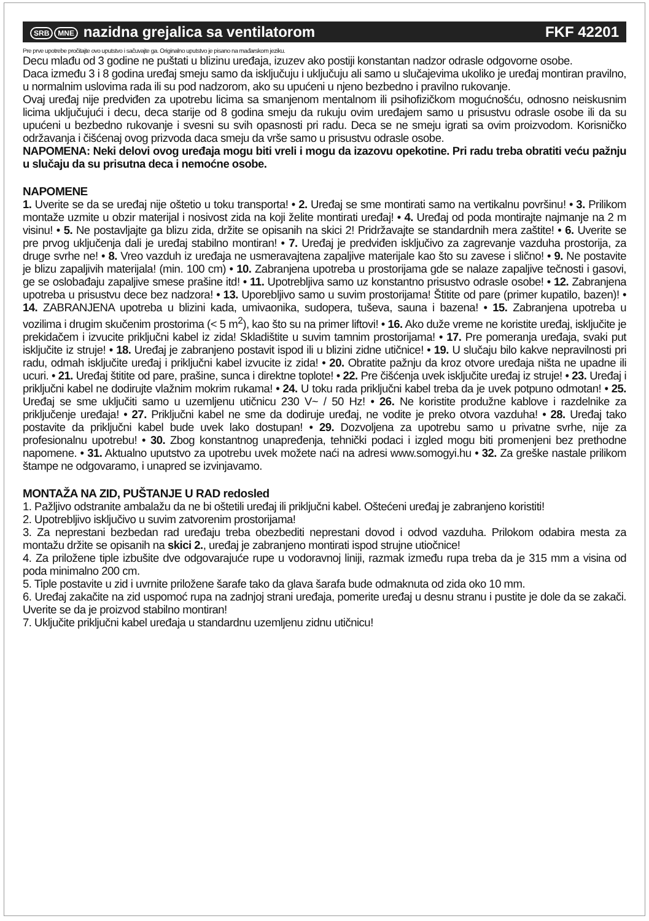SRB MNE nazidna grejalica sa ventilatorom FKF 42201
Pre prve upotrebe pročitajte ovo uputstvo i sačuvajte ga. Originalno uputstvo je pisano na mađarskom jeziku.
Decu mlađu od 3 godine ne puštati u blizinu uređaja, izuzev ako postiji konstantan nadzor odrasle odgovorne osobe.
Daca između 3 i 8 godina uređaj smeju samo da isključuju i uključuju ali samo u slučajevima ukoliko je uređaj montiran pravilno, u normalnim uslovima rada ili su pod nadzorom, ako su upućeni u njeno bezbedno i pravilno rukovanje.
Ovaj uređaj nije predviđen za upotrebu licima sa smanjenom mentalnom ili psihofizičkom mogućnošću, odnosno neiskusnim licima uključujući i decu, deca starije od 8 godina smeju da rukuju ovim uređajem samo u prisustvu odrasle osobe ili da su upućeni u bezbedno rukovanje i svesni su svih opasnosti pri radu. Deca se ne smeju igrati sa ovim proizvodom. Korisničko održavanja i čišćenaj ovog prizvoda daca smeju da vrše samo u prisustvu odrasle osobe.
NAPOMENA: Neki delovi ovog uređaja mogu biti vreli i mogu da izazovu opekotine. Pri radu treba obratiti veću pažnju u slučaju da su prisutna deca i nemoćne osobe.
NAPOMENE
1. Uverite se da se uređaj nije oštetio u toku transporta! • 2. Uređaj se sme montirati samo na vertikalnu površinu! • 3. Prilikom montaže uzmite u obzir materijal i nosivost zida na koji želite montirati uređaj! • 4. Uređaj od poda montirajte najmanje na 2 m visinu! • 5. Ne postavljajte ga blizu zida, držite se opisanih na skici 2! Pridržavajte se standardnih mera zaštite! • 6. Uverite se pre prvog uključenja dali je uređaj stabilno montiran! • 7. Uređaj je predviđen isključivo za zagrevanje vazduha prostorija, za druge svrhe ne! • 8. Vreo vazduh iz uređaja ne usmeravajtena zapaljive materijale kao što su zavese i slično! • 9. Ne postavite je blizu zapaljivih materijala! (min. 100 cm) • 10. Zabranjena upotreba u prostorijama gde se nalaze zapaljive tečnosti i gasovi, ge se oslobađaju zapaljive smese prašine itd! • 11. Upotrebljiva samo uz konstantno prisustvo odrasle osobe! • 12. Zabranjena upotreba u prisustvu dece bez nadzora! • 13. Uporebljivo samo u suvim prostorijama! Štitite od pare (primer kupatilo, bazen)! • 14. ZABRANJENA upotreba u blizini kada, umivaonika, sudopera, tuševa, sauna i bazena! • 15. Zabranjena upotreba u vozilima i drugim skučenim prostorima (< 5 m<sup>2</sup>), kao što su na primer liftovi! • 16. Ako duže vreme ne koristite uređaj, isključite je prekidačem i izvucite priključni kabel iz zida! Skladištite u suvim tamnim prostorijama! • 17. Pre pomeranja uređaja, svaki put isključite iz struje! • 18. Uređaj je zabranjeno postavit ispod ili u blizini zidne utičnice! • 19. U slučaju bilo kakve nepravilnosti pri radu, odmah isključite uređaj i priključni kabel izvucite iz zida! • 20. Obratite pažnju da kroz otvore uređaja ništa ne upadne ili ucuri. • 21. Uređaj štitite od pare, prašine, sunca i direktne toplote! • 22. Pre čišćenja uvek isključite uređaj iz struje! • 23. Uređaj i priključni kabel ne dodirujte vlažnim mokrim rukama! • 24. U toku rada priključni kabel treba da je uvek potpuno odmotan! • 25. Uređaj se sme uključiti samo u uzemljenu utičnicu 230 V~ / 50 Hz! • 26. Ne koristite produžne kablove i razdelnike za priključenje uređaja! • 27. Priključni kabel ne sme da dodiruje uređaj, ne vodite je preko otvora vazduha! • 28. Uređaj tako postavite da priključni kabel bude uvek lako dostupan! • 29. Dozvoljena za upotrebu samo u privatne svrhe, nije za profesionalnu upotrebu! • 30. Zbog konstantnog unapređenja, tehnički podaci i izgled mogu biti promenjeni bez prethodne napomene. • 31. Aktualno uputstvo za upotrebu uvek možete naći na adresi www.somogyi.hu • 32. Za greške nastale prilikom štampe ne odgovaramo, i unapred se izvinjavamo.
MONTAŽA NA ZID, PUŠTANJE U RAD redosled
1. Pažljivo odstranite ambalažu da ne bi oštetili uređaj ili priključni kabel. Oštećeni uređaj je zabranjeno koristiti!
2. Upotrebljivo isključivo u suvim zatvorenim prostorijama!
3. Za neprestani bezbedan rad uređaju treba obezbediti neprestani dovod i odvod vazduha. Prilokom odabira mesta za montažu držite se opisanih na skici 2., uređaj je zabranjeno montirati ispod strujne utiočnice!
4. Za priložene tiple izbušite dve odgovarajuće rupe u vodoravnoj liniji, razmak između rupa treba da je 315 mm a visina od poda minimalno 200 cm.
5. Tiple postavite u zid i uvrnite priložene šarafe tako da glava šarafa bude odmaknuta od zida oko 10 mm.
6. Uređaj zakačite na zid uspomoć rupa na zadnjoj strani uređaja, pomerite uređaj u desnu stranu i pustite je dole da se zakači. Uverite se da je proizvod stabilno montiran!
7. Uključite priključni kabel uređaja u standardnu uzemljenu zidnu utičnicu!